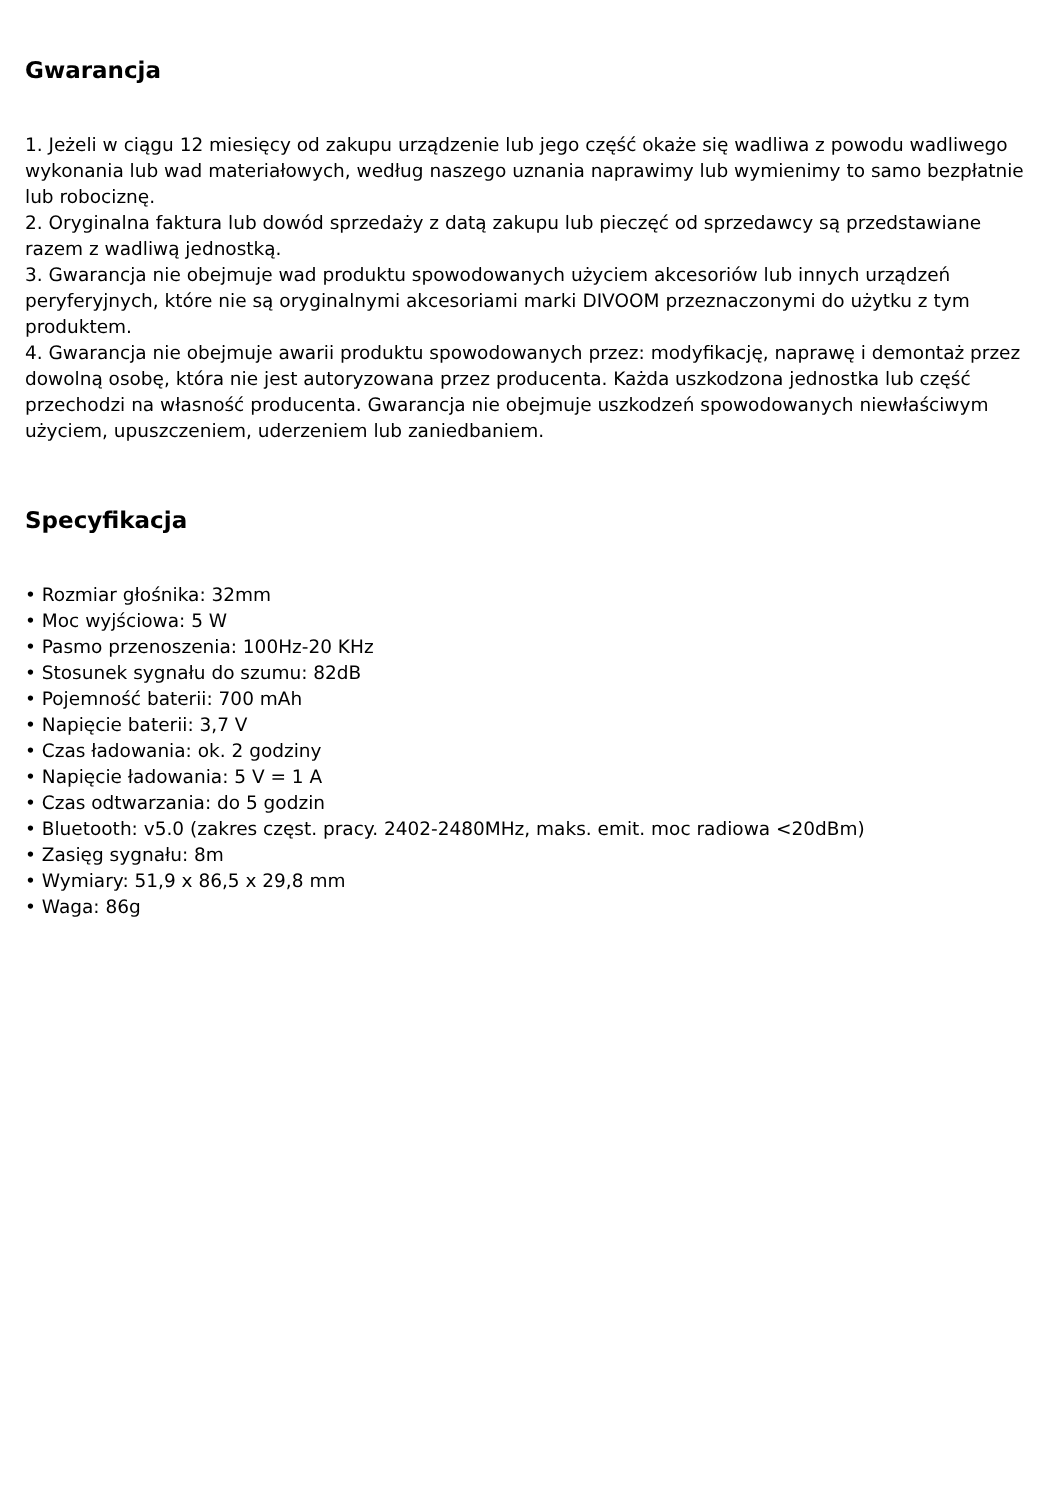Gwarancja
1. Jeżeli w ciągu 12 miesięcy od zakupu urządzenie lub jego część okaże się wadliwa z powodu wadliwego wykonania lub wad materiałowych, według naszego uznania naprawimy lub wymienimy to samo bezpłatnie lub robociznę.
2. Oryginalna faktura lub dowód sprzedaży z datą zakupu lub pieczęć od sprzedawcy są przedstawiane razem z wadliwą jednostką.
3. Gwarancja nie obejmuje wad produktu spowodowanych użyciem akcesoriów lub innych urządzeń peryferyjnych, które nie są oryginalnymi akcesoriami marki DIVOOM przeznaczonymi do użytku z tym produktem.
4. Gwarancja nie obejmuje awarii produktu spowodowanych przez: modyfikację, naprawę i demontaż przez dowolną osobę, która nie jest autoryzowana przez producenta. Każda uszkodzona jednostka lub część przechodzi na własność producenta. Gwarancja nie obejmuje uszkodzeń spowodowanych niewłaściwym użyciem, upuszczeniem, uderzeniem lub zaniedbaniem.
Specyfikacja
• Rozmiar głośnika: 32mm
• Moc wyjściowa: 5 W
• Pasmo przenoszenia: 100Hz-20 KHz
• Stosunek sygnału do szumu: 82dB
• Pojemność baterii: 700 mAh
• Napięcie baterii: 3,7 V
• Czas ładowania: ok. 2 godziny
• Napięcie ładowania: 5 V = 1 A
• Czas odtwarzania: do 5 godzin
• Bluetooth: v5.0 (zakres częst. pracy. 2402-2480MHz, maks. emit. moc radiowa <20dBm)
• Zasięg sygnału: 8m
• Wymiary: 51,9 x 86,5 x 29,8 mm
• Waga: 86g